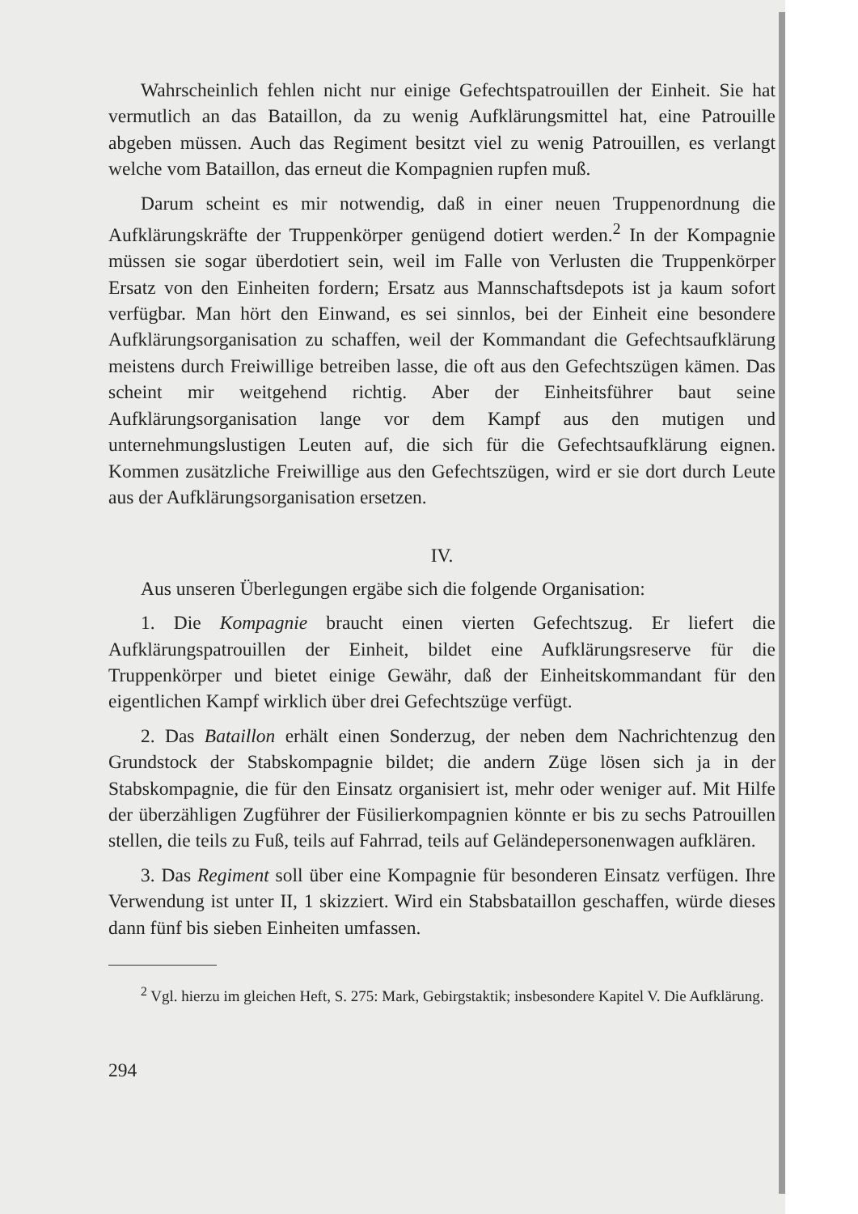Wahrscheinlich fehlen nicht nur einige Gefechtspatrouillen der Einheit. Sie hat vermutlich an das Bataillon, da zu wenig Aufklärungsmittel hat, eine Patrouille abgeben müssen. Auch das Regiment besitzt viel zu wenig Patrouillen, es verlangt welche vom Bataillon, das erneut die Kompagnien rupfen muß.
Darum scheint es mir notwendig, daß in einer neuen Truppenordnung die Aufklärungskräfte der Truppenkörper genügend dotiert werden.<sup>2</sup> In der Kompagnie müssen sie sogar überdotiert sein, weil im Falle von Verlusten die Truppenkörper Ersatz von den Einheiten fordern; Ersatz aus Mannschaftsdepots ist ja kaum sofort verfügbar. Man hört den Einwand, es sei sinnlos, bei der Einheit eine besondere Aufklärungsorganisation zu schaffen, weil der Kommandant die Gefechtsaufklärung meistens durch Freiwillige betreiben lasse, die oft aus den Gefechtszügen kämen. Das scheint mir weitgehend richtig. Aber der Einheitsführer baut seine Aufklärungsorganisation lange vor dem Kampf aus den mutigen und unternehmungslustigen Leuten auf, die sich für die Gefechtsaufklärung eignen. Kommen zusätzliche Freiwillige aus den Gefechtszügen, wird er sie dort durch Leute aus der Aufklärungsorganisation ersetzen.
IV.
Aus unseren Überlegungen ergäbe sich die folgende Organisation:
1. Die Kompagnie braucht einen vierten Gefechtszug. Er liefert die Aufklärungspatrouillen der Einheit, bildet eine Aufklärungsreserve für die Truppenkörper und bietet einige Gewähr, daß der Einheitskommandant für den eigentlichen Kampf wirklich über drei Gefechtszüge verfügt.
2. Das Bataillon erhält einen Sonderzug, der neben dem Nachrichtenzug den Grundstock der Stabskompagnie bildet; die andern Züge lösen sich ja in der Stabskompagnie, die für den Einsatz organisiert ist, mehr oder weniger auf. Mit Hilfe der überzähligen Zugführer der Füsilierkompagnien könnte er bis zu sechs Patrouillen stellen, die teils zu Fuß, teils auf Fahrrad, teils auf Geländepersonenwagen aufklären.
3. Das Regiment soll über eine Kompagnie für besonderen Einsatz verfügen. Ihre Verwendung ist unter II, 1 skizziert. Wird ein Stabsbataillon geschaffen, würde dieses dann fünf bis sieben Einheiten umfassen.
<sup>2</sup> Vgl. hierzu im gleichen Heft, S. 275: Mark, Gebirgstaktik; insbesondere Kapitel V. Die Aufklärung.
294